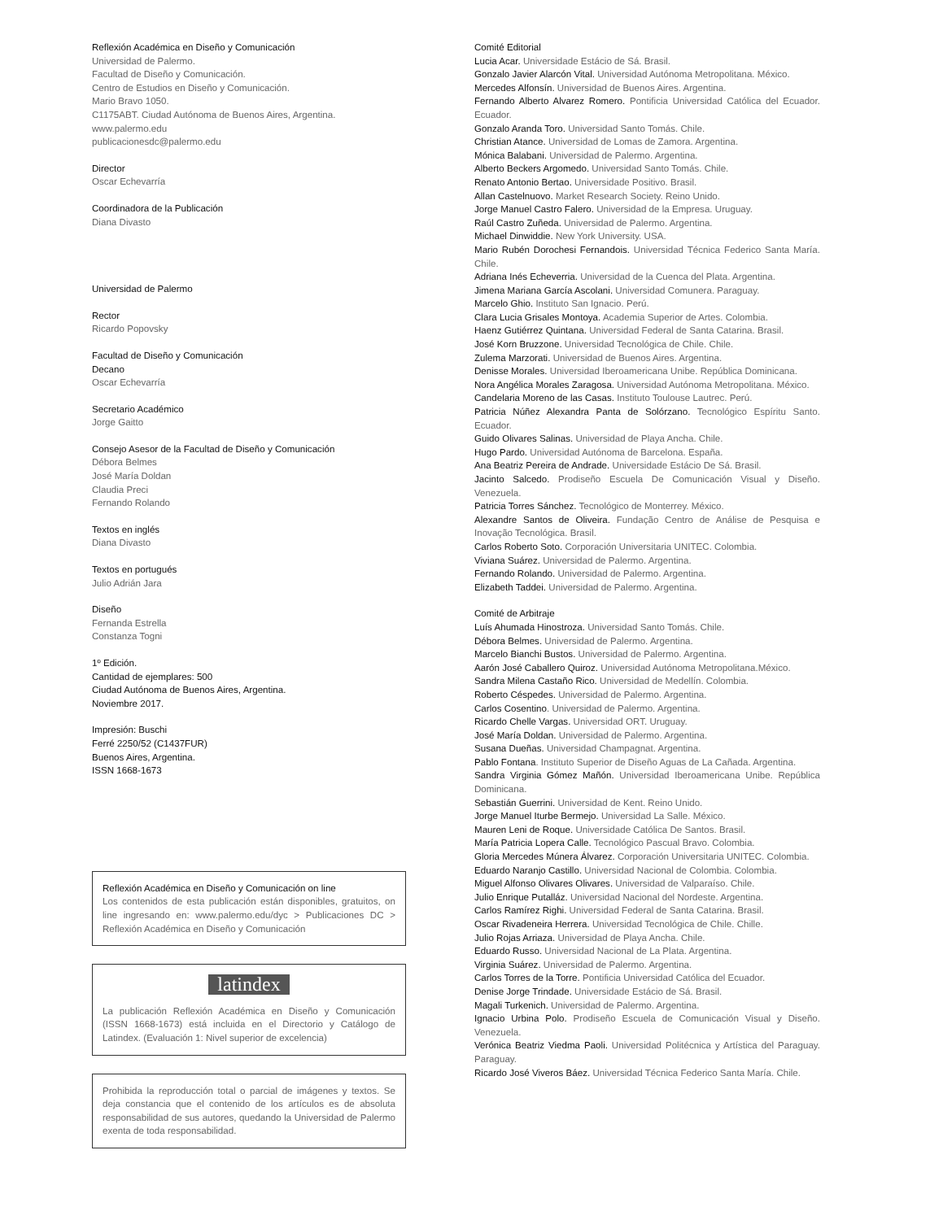Reflexión Académica en Diseño y Comunicación
Universidad de Palermo.
Facultad de Diseño y Comunicación.
Centro de Estudios en Diseño y Comunicación.
Mario Bravo 1050.
C1175ABT. Ciudad Autónoma de Buenos Aires, Argentina.
www.palermo.edu
publicacionesdc@palermo.edu
Director
Oscar Echevarría
Coordinadora de la Publicación
Diana Divasto
Universidad de Palermo
Rector
Ricardo Popovsky
Facultad de Diseño y Comunicación
Decano
Oscar Echevarría
Secretario Académico
Jorge Gaitto
Consejo Asesor de la Facultad de Diseño y Comunicación
Débora Belmes
José María Doldan
Claudia Preci
Fernando Rolando
Textos en inglés
Diana Divasto
Textos en portugués
Julio Adrián Jara
Diseño
Fernanda Estrella
Constanza Togni
1º Edición.
Cantidad de ejemplares: 500
Ciudad Autónoma de Buenos Aires, Argentina.
Noviembre 2017.
Impresión: Buschi
Ferré 2250/52 (C1437FUR)
Buenos Aires, Argentina.
ISSN 1668-1673
Reflexión Académica en Diseño y Comunicación on line
Los contenidos de esta publicación están disponibles, gratuitos, on line ingresando en: www.palermo.edu/dyc > Publicaciones DC > Reflexión Académica en Diseño y Comunicación
latindex
La publicación Reflexión Académica en Diseño y Comunicación (ISSN 1668-1673) está incluida en el Directorio y Catálogo de Latindex. (Evaluación 1: Nivel superior de excelencia)
Prohibida la reproducción total o parcial de imágenes y textos. Se deja constancia que el contenido de los artículos es de absoluta responsabilidad de sus autores, quedando la Universidad de Palermo exenta de toda responsabilidad.
Comité Editorial
Lucia Acar. Universidade Estácio de Sá. Brasil.
Gonzalo Javier Alarcón Vital. Universidad Autónoma Metropolitana. México.
Mercedes Alfonsín. Universidad de Buenos Aires. Argentina.
Fernando Alberto Alvarez Romero. Pontificia Universidad Católica del Ecuador. Ecuador.
Gonzalo Aranda Toro. Universidad Santo Tomás. Chile.
Christian Atance. Universidad de Lomas de Zamora. Argentina.
Mónica Balabani. Universidad de Palermo. Argentina.
Alberto Beckers Argomedo. Universidad Santo Tomás. Chile.
Renato Antonio Bertao. Universidade Positivo. Brasil.
Allan Castelnuovo. Market Research Society. Reino Unido.
Jorge Manuel Castro Falero. Universidad de la Empresa. Uruguay.
Raúl Castro Zuñeda. Universidad de Palermo. Argentina.
Michael Dinwiddie. New York University. USA.
Mario Rubén Dorochesi Fernandois. Universidad Técnica Federico Santa María. Chile.
Adriana Inés Echeverria. Universidad de la Cuenca del Plata. Argentina.
Jimena Mariana García Ascolani. Universidad Comunera. Paraguay.
Marcelo Ghio. Instituto San Ignacio. Perú.
Clara Lucia Grisales Montoya. Academia Superior de Artes. Colombia.
Haenz Gutiérrez Quintana. Universidad Federal de Santa Catarina. Brasil.
José Korn Bruzzone. Universidad Tecnológica de Chile. Chile.
Zulema Marzorati. Universidad de Buenos Aires. Argentina.
Denisse Morales. Universidad Iberoamericana Unibe. República Dominicana.
Nora Angélica Morales Zaragosa. Universidad Autónoma Metropolitana. México.
Candelaria Moreno de las Casas. Instituto Toulouse Lautrec. Perú.
Patricia Núñez Alexandra Panta de Solórzano. Tecnológico Espíritu Santo. Ecuador.
Guido Olivares Salinas. Universidad de Playa Ancha. Chile.
Hugo Pardo. Universidad Autónoma de Barcelona. España.
Ana Beatriz Pereira de Andrade. Universidade Estácio De Sá. Brasil.
Jacinto Salcedo. Prodiseño Escuela De Comunicación Visual y Diseño. Venezuela.
Patricia Torres Sánchez. Tecnológico de Monterrey. México.
Alexandre Santos de Oliveira. Fundação Centro de Análise de Pesquisa e Inovação Tecnológica. Brasil.
Carlos Roberto Soto. Corporación Universitaria UNITEC. Colombia.
Viviana Suárez. Universidad de Palermo. Argentina.
Fernando Rolando. Universidad de Palermo. Argentina.
Elizabeth Taddei. Universidad de Palermo. Argentina.
Comité de Arbitraje
Luís Ahumada Hinostroza. Universidad Santo Tomás. Chile.
Débora Belmes. Universidad de Palermo. Argentina.
Marcelo Bianchi Bustos. Universidad de Palermo. Argentina.
Aarón José Caballero Quiroz. Universidad Autónoma Metropolitana.México.
Sandra Milena Castaño Rico. Universidad de Medellín. Colombia.
Roberto Céspedes. Universidad de Palermo. Argentina.
Carlos Cosentino. Universidad de Palermo. Argentina.
Ricardo Chelle Vargas. Universidad ORT. Uruguay.
José María Doldan. Universidad de Palermo. Argentina.
Susana Dueñas. Universidad Champagnat. Argentina.
Pablo Fontana. Instituto Superior de Diseño Aguas de La Cañada. Argentina.
Sandra Virginia Gómez Mañón. Universidad Iberoamericana Unibe. República Dominicana.
Sebastián Guerrini. Universidad de Kent. Reino Unido.
Jorge Manuel Iturbe Bermejo. Universidad La Salle. México.
Mauren Leni de Roque. Universidade Católica De Santos. Brasil.
María Patricia Lopera Calle. Tecnológico Pascual Bravo. Colombia.
Gloria Mercedes Múnera Álvarez. Corporación Universitaria UNITEC. Colombia.
Eduardo Naranjo Castillo. Universidad Nacional de Colombia. Colombia.
Miguel Alfonso Olivares Olivares. Universidad de Valparaíso. Chile.
Julio Enrique Putalláz. Universidad Nacional del Nordeste. Argentina.
Carlos Ramírez Righi. Universidad Federal de Santa Catarina. Brasil.
Oscar Rivadeneira Herrera. Universidad Tecnológica de Chile. Chille.
Julio Rojas Arriaza. Universidad de Playa Ancha. Chile.
Eduardo Russo. Universidad Nacional de La Plata. Argentina.
Virginia Suárez. Universidad de Palermo. Argentina.
Carlos Torres de la Torre. Pontificia Universidad Católica del Ecuador.
Denise Jorge Trindade. Universidade Estácio de Sá. Brasil.
Magali Turkenich. Universidad de Palermo. Argentina.
Ignacio Urbina Polo. Prodiseño Escuela de Comunicación Visual y Diseño. Venezuela.
Verónica Beatriz Viedma Paoli. Universidad Politécnica y Artística del Paraguay. Paraguay.
Ricardo José Viveros Báez. Universidad Técnica Federico Santa María. Chile.